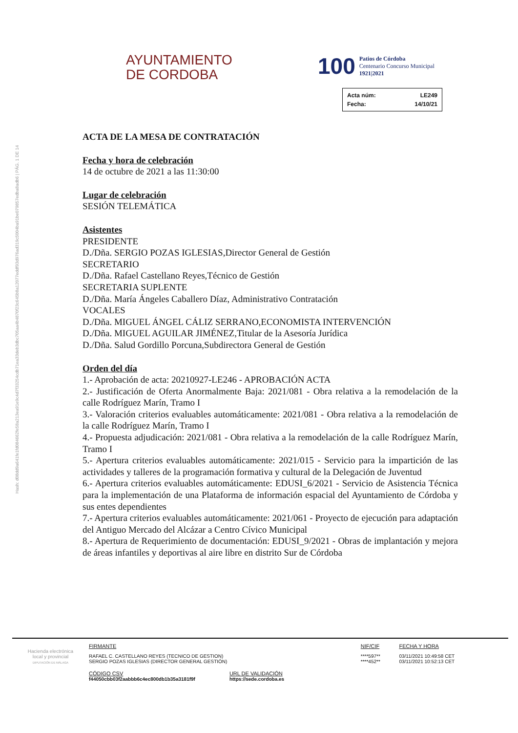Hash: d08dd9a641fe1fd084662fe58a213ea91e9c4d7f33254cdb71ea33deb3dbc705aa4b4870f23c645b8a12077eddf93d976ad319c5004ba91be079857edba8adb6 | PÁG. 1 DE 14
AYUNTAMIENTO
DE CORDOBA
100
Patios de Córdoba
Centenario Concurso Municipal
1921|2021
| Acta núm: | LE249 |
| Fecha: | 14/10/21 |
ACTA DE LA MESA DE CONTRATACIÓN
Fecha y hora de celebración
14 de octubre de 2021 a las 11:30:00
Lugar de celebración
SESIÓN TELEMÁTICA
Asistentes
PRESIDENTE
D./Dña. SERGIO POZAS IGLESIAS,Director General de Gestión
SECRETARIO
D./Dña. Rafael Castellano Reyes,Técnico de Gestión
SECRETARIA SUPLENTE
D./Dña. María Ángeles Caballero Díaz, Administrativo Contratación
VOCALES
D./Dña. MIGUEL ÁNGEL CÁLIZ SERRANO,ECONOMISTA INTERVENCIÓN
D./Dña. MIGUEL AGUILAR JIMÉNEZ,Titular de la Asesoría Jurídica
D./Dña. Salud Gordillo Porcuna,Subdirectora General de Gestión
Orden del día
1.- Aprobación de acta: 20210927-LE246 - APROBACIÓN ACTA
2.- Justificación de Oferta Anormalmente Baja: 2021/081 - Obra relativa a la remodelación de la calle Rodríguez Marín, Tramo I
3.- Valoración criterios evaluables automáticamente: 2021/081 - Obra relativa a la remodelación de la calle Rodríguez Marín, Tramo I
4.- Propuesta adjudicación: 2021/081 - Obra relativa a la remodelación de la calle Rodríguez Marín, Tramo I
5.- Apertura criterios evaluables automáticamente: 2021/015 - Servicio para la impartición de las actividades y talleres de la programación formativa y cultural de la Delegación de Juventud
6.- Apertura criterios evaluables automáticamente: EDUSI_6/2021 - Servicio de Asistencia Técnica para la implementación de una Plataforma de información espacial del Ayuntamiento de Córdoba y sus entes dependientes
7.- Apertura criterios evaluables automáticamente: 2021/061 - Proyecto de ejecución para adaptación del Antiguo Mercado del Alcázar a Centro Cívico Municipal
8.- Apertura de Requerimiento de documentación: EDUSI_9/2021 - Obras de implantación y mejora de áreas infantiles y deportivas al aire libre en distrito Sur de Córdoba
Hacienda electrónica
local y provincial
DIPUTACIÓN DE MÁLAGA
| FIRMANTE | NIF/CIF | FECHA Y HORA |
| RAFAEL C. CASTELLANO REYES (TECNICO DE GESTION) SERGIO POZAS IGLESIAS (DIRECTOR GENERAL GESTIÓN) | ****597** ****452** | 03/11/2021 10:49:58 CET 03/11/2021 10:52:13 CET |
CÓDIGO CSV
f44050cbb03f2aabbb6c4ec800db1b35a3181f9f
URL DE VALIDACIÓN
https://sede.cordoba.es